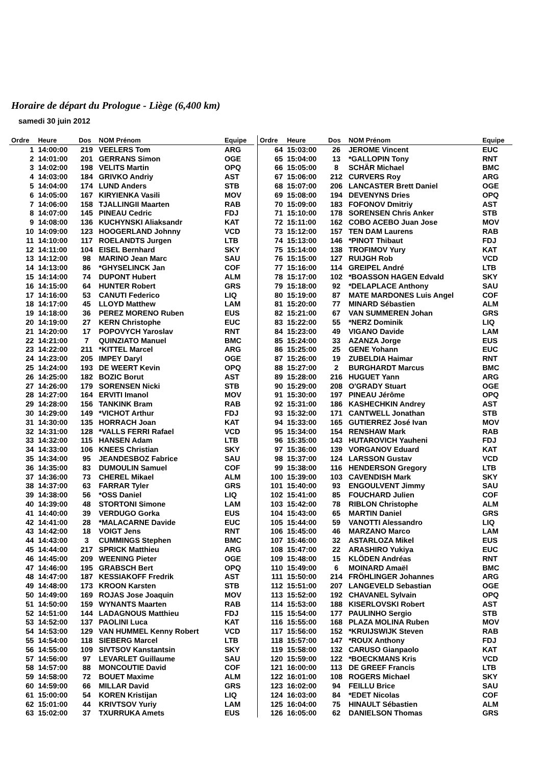Horaire de départ du Prologue - Liège (6,400 km)
samedi 30 juin 2012
| Ordre | Heure | Dos | NOM Prénom | Equipe |
| --- | --- | --- | --- | --- |
| 1 | 14:00:00 | 219 | VEELERS Tom | ARG |
| 2 | 14:01:00 | 201 | GERRANS Simon | OGE |
| 3 | 14:02:00 | 198 | VELITS Martin | OPQ |
| 4 | 14:03:00 | 184 | GRIVKO Andriy | AST |
| 5 | 14:04:00 | 174 | LUND Anders | STB |
| 6 | 14:05:00 | 167 | KIRYIENKA Vasili | MOV |
| 7 | 14:06:00 | 158 | TJALLINGII Maarten | RAB |
| 8 | 14:07:00 | 145 | PINEAU Cedric | FDJ |
| 9 | 14:08:00 | 136 | KUCHYNSKI Aliaksandr | KAT |
| 10 | 14:09:00 | 123 | HOOGERLAND Johnny | VCD |
| 11 | 14:10:00 | 117 | ROELANDTS Jurgen | LTB |
| 12 | 14:11:00 | 104 | EISEL Bernhard | SKY |
| 13 | 14:12:00 | 98 | MARINO Jean Marc | SAU |
| 14 | 14:13:00 | 86 | *GHYSELINCK Jan | COF |
| 15 | 14:14:00 | 74 | DUPONT Hubert | ALM |
| 16 | 14:15:00 | 64 | HUNTER Robert | GRS |
| 17 | 14:16:00 | 53 | CANUTI Federico | LIQ |
| 18 | 14:17:00 | 45 | LLOYD Matthew | LAM |
| 19 | 14:18:00 | 36 | PEREZ MORENO Ruben | EUS |
| 20 | 14:19:00 | 27 | KERN Christophe | EUC |
| 21 | 14:20:00 | 17 | POPOVYCH Yaroslav | RNT |
| 22 | 14:21:00 | 7 | QUINZIATO Manuel | BMC |
| 23 | 14:22:00 | 211 | *KITTEL Marcel | ARG |
| 24 | 14:23:00 | 205 | IMPEY Daryl | OGE |
| 25 | 14:24:00 | 193 | DE WEERT Kevin | OPQ |
| 26 | 14:25:00 | 182 | BOZIC Borut | AST |
| 27 | 14:26:00 | 179 | SORENSEN Nicki | STB |
| 28 | 14:27:00 | 164 | ERVITI Imanol | MOV |
| 29 | 14:28:00 | 156 | TANKINK Bram | RAB |
| 30 | 14:29:00 | 149 | *VICHOT Arthur | FDJ |
| 31 | 14:30:00 | 135 | HORRACH Joan | KAT |
| 32 | 14:31:00 | 128 | *VALLS FERRI Rafael | VCD |
| 33 | 14:32:00 | 115 | HANSEN Adam | LTB |
| 34 | 14:33:00 | 106 | KNEES Christian | SKY |
| 35 | 14:34:00 | 95 | JEANDESBOZ Fabrice | SAU |
| 36 | 14:35:00 | 83 | DUMOULIN Samuel | COF |
| 37 | 14:36:00 | 73 | CHEREL Mikael | ALM |
| 38 | 14:37:00 | 63 | FARRAR Tyler | GRS |
| 39 | 14:38:00 | 56 | *OSS Daniel | LIQ |
| 40 | 14:39:00 | 48 | STORTONI Simone | LAM |
| 41 | 14:40:00 | 39 | VERDUGO Gorka | EUS |
| 42 | 14:41:00 | 28 | *MALACARNE Davide | EUC |
| 43 | 14:42:00 | 18 | VOIGT Jens | RNT |
| 44 | 14:43:00 | 3 | CUMMINGS Stephen | BMC |
| 45 | 14:44:00 | 217 | SPRICK Matthieu | ARG |
| 46 | 14:45:00 | 209 | WEENING Pieter | OGE |
| 47 | 14:46:00 | 195 | GRABSCH Bert | OPQ |
| 48 | 14:47:00 | 187 | KESSIAKOFF Fredrik | AST |
| 49 | 14:48:00 | 173 | KROON Karsten | STB |
| 50 | 14:49:00 | 169 | ROJAS Jose Joaquin | MOV |
| 51 | 14:50:00 | 159 | WYNANTS Maarten | RAB |
| 52 | 14:51:00 | 144 | LADAGNOUS Matthieu | FDJ |
| 53 | 14:52:00 | 137 | PAOLINI Luca | KAT |
| 54 | 14:53:00 | 129 | VAN HUMMEL Kenny Robert | VCD |
| 55 | 14:54:00 | 118 | SIEBERG Marcel | LTB |
| 56 | 14:55:00 | 109 | SIVTSOV Kanstantsin | SKY |
| 57 | 14:56:00 | 97 | LEVARLET Guillaume | SAU |
| 58 | 14:57:00 | 88 | MONCOUTIE David | COF |
| 59 | 14:58:00 | 72 | BOUET Maxime | ALM |
| 60 | 14:59:00 | 66 | MILLAR David | GRS |
| 61 | 15:00:00 | 54 | KOREN Kristijan | LIQ |
| 62 | 15:01:00 | 44 | KRIVTSOV Yuriy | LAM |
| 63 | 15:02:00 | 37 | TXURRUKA Amets | EUS |
| Ordre | Heure | Dos | NOM Prénom | Equipe |
| --- | --- | --- | --- | --- |
| 64 | 15:03:00 | 26 | JEROME Vincent | EUC |
| 65 | 15:04:00 | 13 | *GALLOPIN Tony | RNT |
| 66 | 15:05:00 | 8 | SCHÄR Michael | BMC |
| 67 | 15:06:00 | 212 | CURVERS Roy | ARG |
| 68 | 15:07:00 | 206 | LANCASTER Brett Daniel | OGE |
| 69 | 15:08:00 | 194 | DEVENYNS Dries | OPQ |
| 70 | 15:09:00 | 183 | FOFONOV Dmitriy | AST |
| 71 | 15:10:00 | 178 | SORENSEN Chris Anker | STB |
| 72 | 15:11:00 | 162 | COBO ACEBO Juan Jose | MOV |
| 73 | 15:12:00 | 157 | TEN DAM Laurens | RAB |
| 74 | 15:13:00 | 146 | *PINOT Thibaut | FDJ |
| 75 | 15:14:00 | 138 | TROFIMOV Yury | KAT |
| 76 | 15:15:00 | 127 | RUIJGH Rob | VCD |
| 77 | 15:16:00 | 114 | GREIPEL André | LTB |
| 78 | 15:17:00 | 102 | *BOASSON HAGEN Edvald | SKY |
| 79 | 15:18:00 | 92 | *DELAPLACE Anthony | SAU |
| 80 | 15:19:00 | 87 | MATE MARDONES Luis Angel | COF |
| 81 | 15:20:00 | 77 | MINARD Sébastien | ALM |
| 82 | 15:21:00 | 67 | VAN SUMMEREN Johan | GRS |
| 83 | 15:22:00 | 55 | *NERZ Dominik | LIQ |
| 84 | 15:23:00 | 49 | VIGANO Davide | LAM |
| 85 | 15:24:00 | 33 | AZANZA Jorge | EUS |
| 86 | 15:25:00 | 25 | GENE Yohann | EUC |
| 87 | 15:26:00 | 19 | ZUBELDIA Haimar | RNT |
| 88 | 15:27:00 | 2 | BURGHARDT Marcus | BMC |
| 89 | 15:28:00 | 216 | HUGUET Yann | ARG |
| 90 | 15:29:00 | 208 | O'GRADY Stuart | OGE |
| 91 | 15:30:00 | 197 | PINEAU Jérôme | OPQ |
| 92 | 15:31:00 | 186 | KASHECHKIN Andrey | AST |
| 93 | 15:32:00 | 171 | CANTWELL Jonathan | STB |
| 94 | 15:33:00 | 165 | GUTIERREZ José Ivan | MOV |
| 95 | 15:34:00 | 154 | RENSHAW Mark | RAB |
| 96 | 15:35:00 | 143 | HUTAROVICH Yauheni | FDJ |
| 97 | 15:36:00 | 139 | VORGANOV Eduard | KAT |
| 98 | 15:37:00 | 124 | LARSSON Gustav | VCD |
| 99 | 15:38:00 | 116 | HENDERSON Gregory | LTB |
| 100 | 15:39:00 | 103 | CAVENDISH Mark | SKY |
| 101 | 15:40:00 | 93 | ENGOULVENT Jimmy | SAU |
| 102 | 15:41:00 | 85 | FOUCHARD Julien | COF |
| 103 | 15:42:00 | 78 | RIBLON Christophe | ALM |
| 104 | 15:43:00 | 65 | MARTIN Daniel | GRS |
| 105 | 15:44:00 | 59 | VANOTTI Alessandro | LIQ |
| 106 | 15:45:00 | 46 | MARZANO Marco | LAM |
| 107 | 15:46:00 | 32 | ASTARLOZA Mikel | EUS |
| 108 | 15:47:00 | 22 | ARASHIRO Yukiya | EUC |
| 109 | 15:48:00 | 15 | KLÖDEN Andréas | RNT |
| 110 | 15:49:00 | 6 | MOINARD Amaël | BMC |
| 111 | 15:50:00 | 214 | FRÖHLINGER Johannes | ARG |
| 112 | 15:51:00 | 207 | LANGEVELD Sebastian | OGE |
| 113 | 15:52:00 | 192 | CHAVANEL Sylvain | OPQ |
| 114 | 15:53:00 | 188 | KISERLOVSKI Robert | AST |
| 115 | 15:54:00 | 177 | PAULINHO Sergio | STB |
| 116 | 15:55:00 | 168 | PLAZA MOLINA Ruben | MOV |
| 117 | 15:56:00 | 152 | *KRUIJSWIJK Steven | RAB |
| 118 | 15:57:00 | 147 | *ROUX Anthony | FDJ |
| 119 | 15:58:00 | 132 | CARUSO Gianpaolo | KAT |
| 120 | 15:59:00 | 122 | *BOECKMANS Kris | VCD |
| 121 | 16:00:00 | 113 | DE GREEF Francis | LTB |
| 122 | 16:01:00 | 108 | ROGERS Michael | SKY |
| 123 | 16:02:00 | 94 | FEILLU Brice | SAU |
| 124 | 16:03:00 | 84 | *EDET Nicolas | COF |
| 125 | 16:04:00 | 75 | HINAULT Sébastien | ALM |
| 126 | 16:05:00 | 62 | DANIELSON Thomas | GRS |